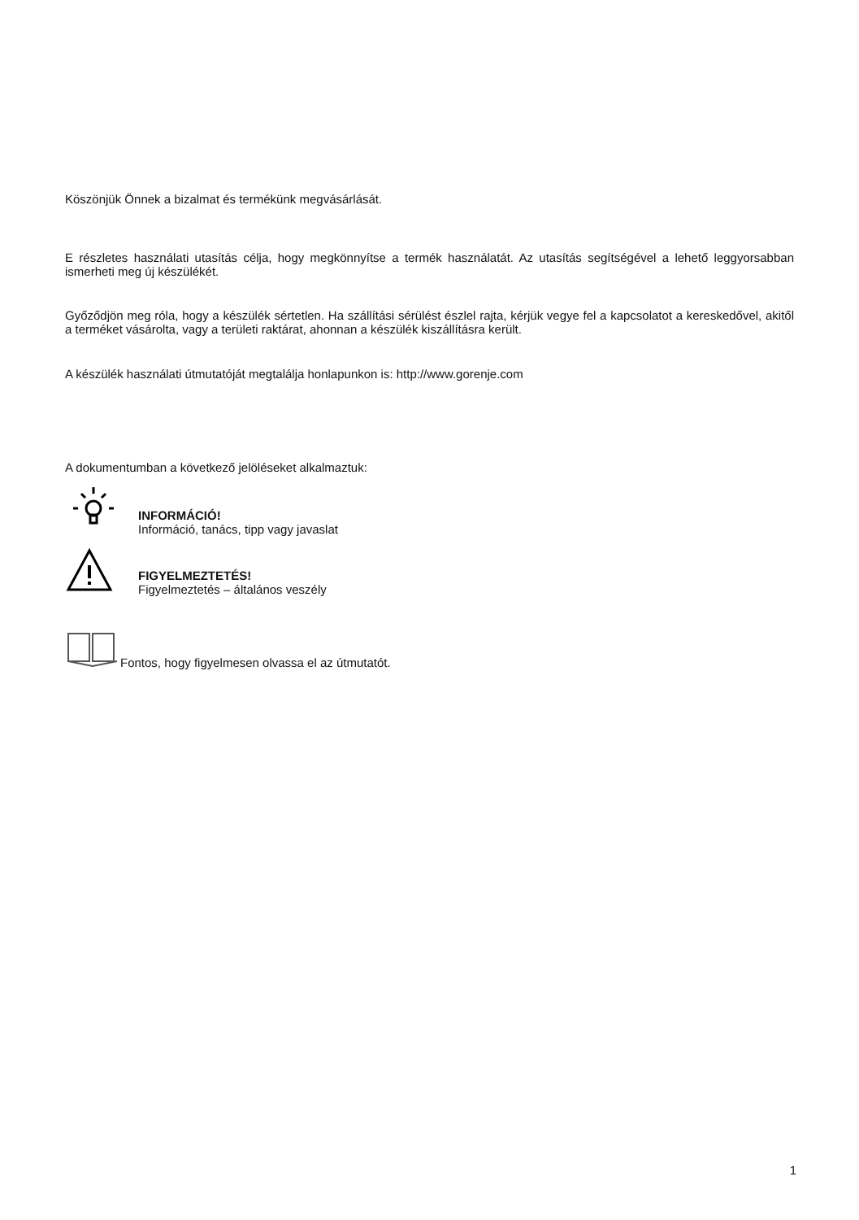Köszönjük Önnek a bizalmat és termékünk megvásárlását.
E részletes használati utasítás célja, hogy megkönnyítse a termék használatát. Az utasítás segítségével a lehető leggyorsabban ismerheti meg új készülékét.
Győződjön meg róla, hogy a készülék sértetlen. Ha szállítási sérülést észlel rajta, kérjük vegye fel a kapcsolatot a kereskedővel, akitől a terméket vásárolta, vagy a területi raktárat, ahonnan a készülék kiszállításra került.
A készülék használati útmutatóját megtalálja honlapunkon is: http://www.gorenje.com
A dokumentumban a következő jelöléseket alkalmaztuk:
INFORMÁCIÓ!
Információ, tanács, tipp vagy javaslat
FIGYELMEZTETÉS!
Figyelmeztetés – általános veszély
Fontos, hogy figyelmesen olvassa el az útmutatót.
1